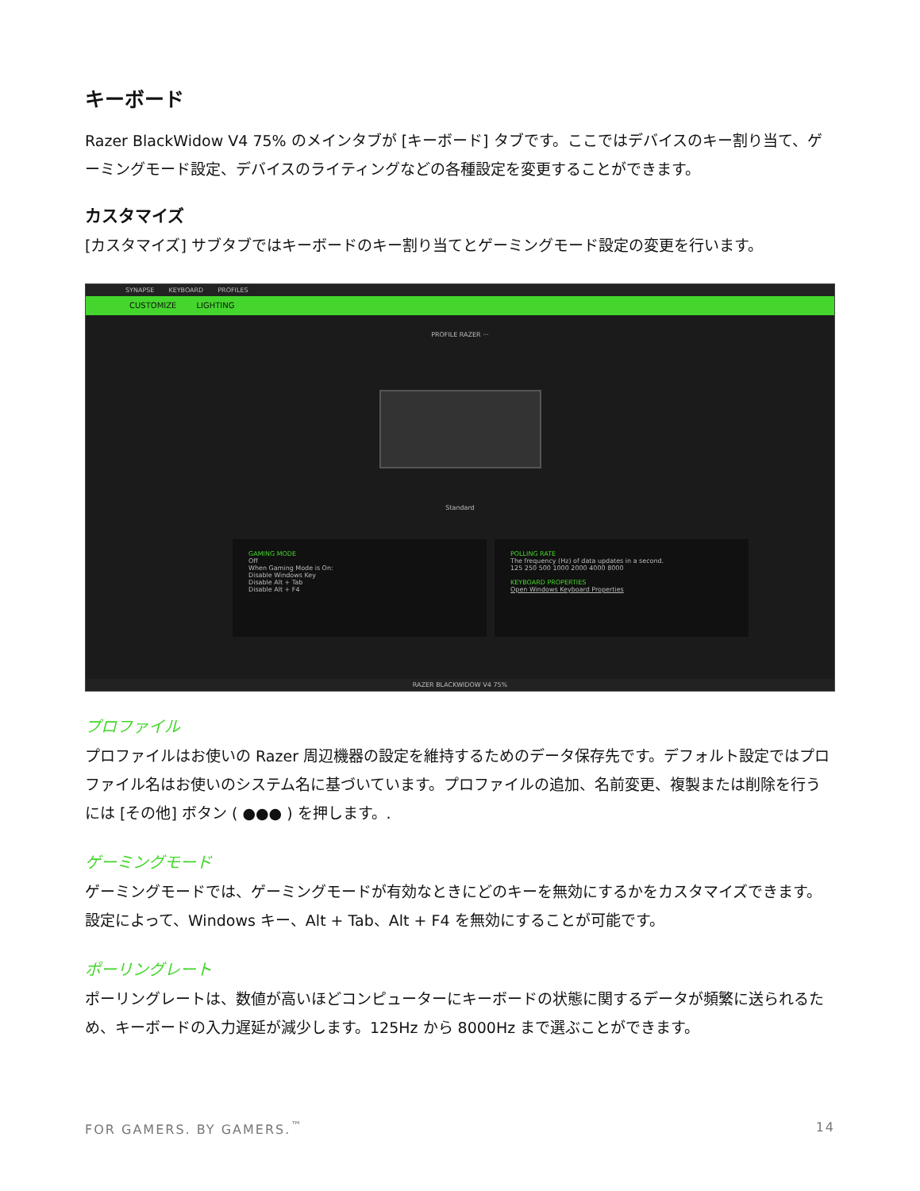キーボード
Razer BlackWidow V4 75% のメインタブが [キーボード] タブです。ここではデバイスのキー割り当て、ゲーミングモード設定、デバイスのライティングなどの各種設定を変更することができます。
カスタマイズ
[カスタマイズ] サブタブではキーボードのキー割り当てとゲーミングモード設定の変更を行います。
SYNAPSE KEYBOARD PROFILES
CUSTOMIZE LIGHTING
PROFILE RAZER ···
Standard
GAMING MODE
Off
When Gaming Mode is On:
Disable Windows Key
Disable Alt + Tab
Disable Alt + F4
POLLING RATE
The frequency (Hz) of data updates in a second.
125 250 500 1000 2000 4000 8000
KEYBOARD PROPERTIES
Open Windows Keyboard Properties
RAZER BLACKWIDOW V4 75%
プロファイル
プロファイルはお使いの Razer 周辺機器の設定を維持するためのデータ保存先です。デフォルト設定ではプロファイル名はお使いのシステム名に基づいています。プロファイルの追加、名前変更、複製または削除を行うには [その他] ボタン ( ●●● ) を押します。.
ゲーミングモード
ゲーミングモードでは、ゲーミングモードが有効なときにどのキーを無効にするかをカスタマイズできます。設定によって、Windows キー、Alt + Tab、Alt + F4 を無効にすることが可能です。
ポーリングレート
ポーリングレートは、数値が高いほどコンピューターにキーボードの状態に関するデータが頻繁に送られるため、キーボードの入力遅延が減少します。125Hz から 8000Hz まで選ぶことができます。
FOR GAMERS. BY GAMERS.<sup>™</sup> 14